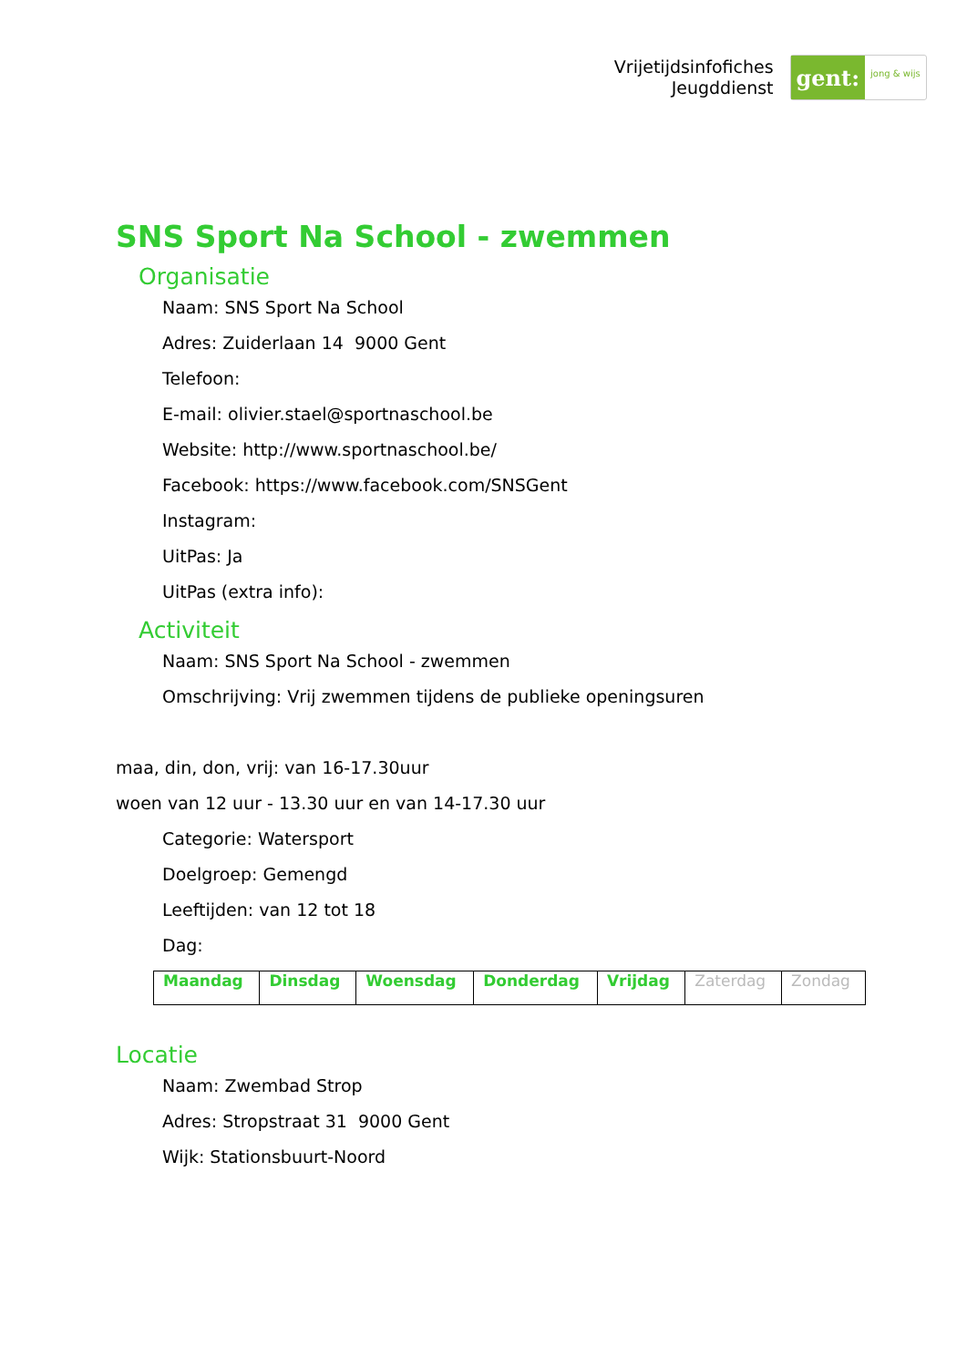Vrijetijdsinfofiches
Jeugddienst
gent:
jong & wijs
SNS Sport Na School - zwemmen
Organisatie
Naam: SNS Sport Na School
Adres: Zuiderlaan 14 9000 Gent
Telefoon:
E-mail: olivier.stael@sportnaschool.be
Website: http://www.sportnaschool.be/
Facebook: https://www.facebook.com/SNSGent
Instagram:
UitPas: Ja
UitPas (extra info):
Activiteit
Naam: SNS Sport Na School - zwemmen
Omschrijving: Vrij zwemmen tijdens de publieke openingsuren
maa, din, don, vrij: van 16-17.30uur
woen van 12 uur - 13.30 uur en van 14-17.30 uur
Categorie: Watersport
Doelgroep: Gemengd
Leeftijden: van 12 tot 18
Dag:
| Maandag | Dinsdag | Woensdag | Donderdag | Vrijdag | Zaterdag | Zondag |
Locatie
Naam: Zwembad Strop
Adres: Stropstraat 31 9000 Gent
Wijk: Stationsbuurt-Noord